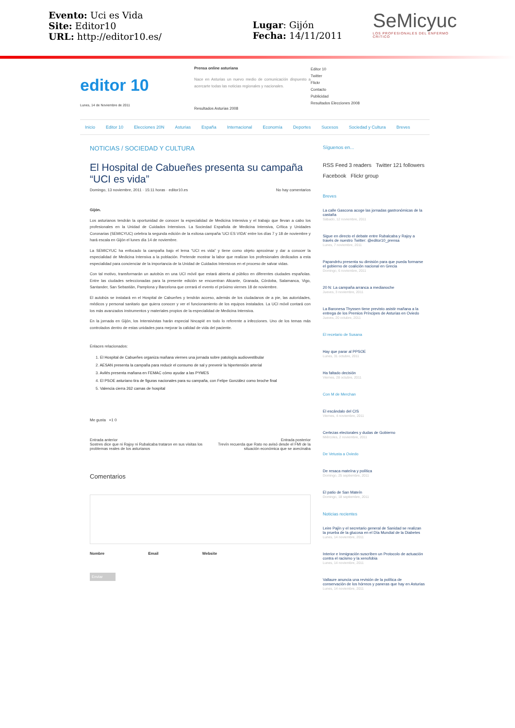Evento: Uci es Vida
Site: Editor10
URL: http://editor10.es/
Lugar: Gijón
Fecha: 14/11/2011
SeMicyuc
LOS PROFESIONALES DEL ENFERMO CRITICO
editor 10
Lunes, 14 de Noviembre de 2011
Prensa online asturiana
Nace en Asturias un nuevo medio de comunicación dispuesto a acercarte todas las noticias regionales y nacionales.
Resultados Asturias 2008
Editor 10
Twitter
Flickr
Contacto
Publicidad
Resultados Elecciones 2008
Inicio Editor 10 Elecciones 20N Asturias España Internacional Economía Deportes Sucesos Sociedad y Cultura Breves
NOTICIAS / SOCIEDAD Y CULTURA
El Hospital de Cabueñes presenta su campaña “UCI es vida”
Domingo, 13 noviembre, 2011 · 15:11 horas · editor10.es No hay comentarios
Gijón.
Los asturianos tendrán la oportunidad de conocer la especialidad de Medicina Intensiva y el trabajo que llevan a cabo los profesionales en la Unidad de Cuidados Intensivos. La Sociedad Española de Medicina Intensiva, Crítica y Unidades Coronarias (SEMICYUC) celebra la segunda edición de la exitosa campaña 'UCI ES VIDA' entre los días 7 y 18 de noviembre y hará escala en Gijón el lunes día 14 de noviembre.
La SEMICYUC ha enfocado la campaña bajo el lema “UCI es vida” y tiene como objeto aproximar y dar a conocer la especialidad de Medicina Intensiva a la población. Pretende mostrar la labor que realizan los profesionales dedicados a esta especialidad para concienciar de la importancia de la Unidad de Cuidados Intensivos en el proceso de salvar vidas.
Con tal motivo, transformarán un autobús en una UCI móvil que estará abierta al público en diferentes ciudades españolas. Entre las ciudades seleccionadas para la presente edición se encuentran Alicante, Granada, Córdoba, Salamanca, Vigo, Santander, San Sebastián, Pamplona y Barcelona que cerrará el evento el próximo viernes 18 de noviembre.
El autobús se instalará en el Hospital de Cabueñes y tendrán acceso, además de los ciudadanos de a pie, las autoridades, médicos y personal sanitario que quiera conocer y ver el funcionamiento de los equipos instalados. La UCI móvil contará con los más avanzados instrumentos y materiales propios de la especialidad de Medicina Intensiva.
En la jornada en Gijón, los Intensivistas harán especial hincapié en todo lo referente a infecciones. Uno de los temas más controlados dentro de estas unidades para mejorar la calidad de vida del paciente.
Enlaces relacionados:
1. El Hospital de Cabueñes organiza mañana viernes una jornada sobre patología audiovestibular
2. AESAN presenta la campaña para reducir el consumo de sal y prevenir la hipertensión arterial
3. Avilés presenta mañana en FEMAC cómo ayudar a las PYMES
4. El PSOE asturiano tira de figuras nacionales para su campaña, con Felipe González como broche final
5. Valencia cierra 262 camas de hospital
Me gusta +1 0
Entrada anterior
Sostres dice que ni Rajoy ni Rubalcaba trataron en sus visitas los problemas reales de los asturianos Entrada posterior
Trevín recuerda que Rato no avisó desde el FMI de la situación económica que se avecinaba
Comentarios
Nombre Email Website
Enviar
Síguenos en...
RSS Feed 3 readers Twitter 121 followers
Facebook Flickr group
Breves
La calle Gascona acoge las jornadas gastronómicas de la castaña
Sábado, 12 noviembre, 2011
Sigue en directo el debate entre Rubalcaba y Rajoy a través de nuestro Twitter: @editor10_prensa
Lunes, 7 noviembre, 2011
Papandréu presenta su dimisión para que pueda formarse el gobierno de coalición nacional en Grecia
Domingo, 6 noviembre, 2011
20 N: La campaña arranca a medianoche
Jueves, 3 noviembre, 2011
La Baronesa Thyssen tiene previsto asistir mañana a la entrega de los Premios Príncipes de Asturias en Oviedo
Jueves, 20 octubre, 2011
El recetario de Susana
Hay que parar al PPSOE
Lunes, 31 octubre, 2011
Ha faltado decisión
Viernes, 28 octubre, 2011
Con M de Merchan
El escándalo del CIS
Viernes, 4 noviembre, 2011
Certezas electorales y dudas de Gobierno
Miércoles, 2 noviembre, 2011
De Vetusta a Oviedo
De resaca mateína y política
Domingo, 25 septiembre, 2011
El patio de San Mateín
Domingo, 18 septiembre, 2011
Noticias recientes
Leire Pajín y el secretario general de Sanidad se realizan la prueba de la glucosa en el Día Mundial de la Diabetes
Lunes, 14 noviembre, 2011
Interior e Inmigración suscriben un Protocolo de actuación contra el racismo y la xenofobia
Lunes, 14 noviembre, 2011
Vallaure anuncia una revisión de la política de conservación de los hórreos y paneras que hay en Asturias
Lunes, 14 noviembre, 2011